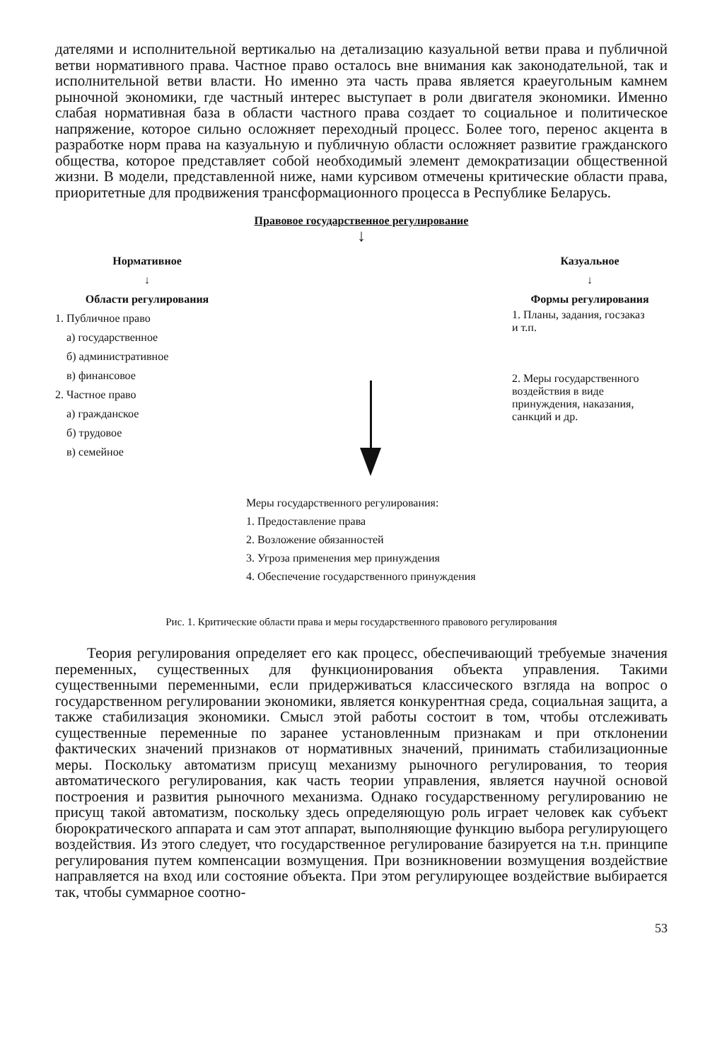дателями и исполнительной вертикалью на детализацию казуальной ветви права и публичной ветви нормативного права. Частное право осталось вне внимания как законодательной, так и исполнительной ветви власти. Но именно эта часть права является краеугольным камнем рыночной экономики, где частный интерес выступает в роли двигателя экономики. Именно слабая нормативная база в области частного права создает то социальное и политическое напряжение, которое сильно осложняет переходный процесс. Более того, перенос акцента в разработке норм права на казуальную и публичную области осложняет развитие гражданского общества, которое представляет собой необходимый элемент демократизации общественной жизни. В модели, представленной ниже, нами курсивом отмечены критические области права, приоритетные для продвижения трансформационного процесса в Республике Беларусь.
Правовое государственное регулирование
↓
Нормативное
↓
Области регулирования
1. Публичное право
 а) государственное
 б) административное
 в) финансовое
2. Частное право
 а) гражданское
 б) трудовое
 в) семейное
Казуальное
↓
Формы регулирования
1. Планы, задания, госзаказ
и т.п.
2. Меры государственного воздействия в виде принуждения, наказания, санкций и др.
Меры государственного регулирования:
1. Предоставление права
2. Возложение обязанностей
3. Угроза применения мер принуждения
4. Обеспечение государственного принуждения
Рис. 1. Критические области права и меры государственного правового регулирования
Теория регулирования определяет его как процесс, обеспечивающий требуемые значения переменных, существенных для функционирования объекта управления. Такими существенными переменными, если придерживаться классического взгляда на вопрос о государственном регулировании экономики, является конкурентная среда, социальная защита, а также стабилизация экономики. Смысл этой работы состоит в том, чтобы отслеживать существенные переменные по заранее установленным признакам и при отклонении фактических значений признаков от нормативных значений, принимать стабилизационные меры. Поскольку автоматизм присущ механизму рыночного регулирования, то теория автоматического регулирования, как часть теории управления, является научной основой построения и развития рыночного механизма. Однако государственному регулированию не присущ такой автоматизм, поскольку здесь определяющую роль играет человек как субъект бюрократического аппарата и сам этот аппарат, выполняющие функцию выбора регулирующего воздействия. Из этого следует, что государственное регулирование базируется на т.н. принципе регулирования путем компенсации возмущения. При возникновении возмущения воздействие направляется на вход или состояние объекта. При этом регулирующее воздействие выбирается так, чтобы суммарное соотно-
53